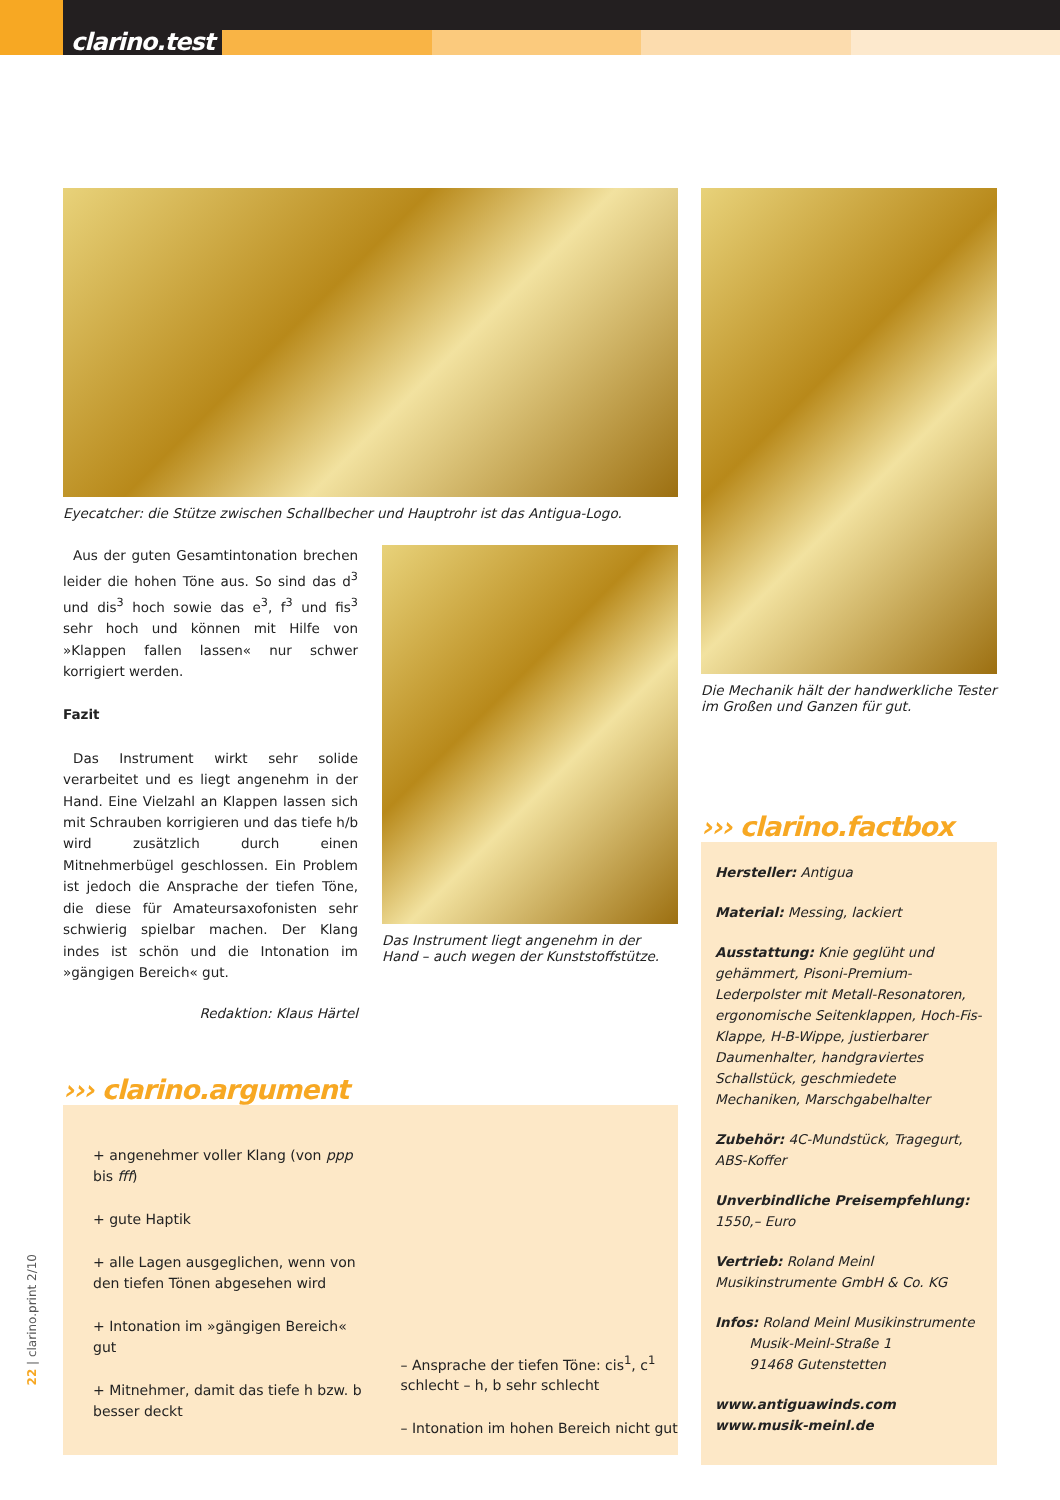clarino.test
Eyecatcher: die Stütze zwischen Schallbecher und Hauptrohr ist das Antigua-Logo.
Aus der guten Gesamtintonation brechen leider die hohen Töne aus. So sind das d<sup>3</sup> und dis<sup>3</sup> hoch sowie das e<sup>3</sup>, f<sup>3</sup> und fis<sup>3</sup> sehr hoch und können mit Hilfe von »Klappen fallen lassen« nur schwer korrigiert werden.
Fazit
Das Instrument wirkt sehr solide verarbeitet und es liegt angenehm in der Hand. Eine Vielzahl an Klappen lassen sich mit Schrauben korrigieren und das tiefe h/b wird zusätzlich durch einen Mitnehmerbügel geschlossen. Ein Problem ist jedoch die Ansprache der tiefen Töne, die diese für Amateursaxofonisten sehr schwierig spielbar machen. Der Klang indes ist schön und die Intonation im »gängigen Bereich« gut.
Redaktion: Klaus Härtel
Das Instrument liegt angenehm in der Hand – auch wegen der Kunststoffstütze.
››› clarino.argument
+ angenehmer voller Klang (von ppp bis fff)
+ gute Haptik
+ alle Lagen ausgeglichen, wenn von den tiefen Tönen abgesehen wird
+ Intonation im »gängigen Bereich« gut
+ Mitnehmer, damit das tiefe h bzw. b besser deckt
– Ansprache der tiefen Töne: cis<sup>1</sup>, c<sup>1</sup> schlecht – h, b sehr schlecht
– Intonation im hohen Bereich nicht gut
Die Mechanik hält der handwerkliche Tester im Großen und Ganzen für gut.
››› clarino.factbox
Hersteller: Antigua
Material: Messing, lackiert
Ausstattung: Knie geglüht und gehämmert, Pisoni-Premium-Lederpolster mit Metall-Resonatoren, ergonomische Seitenklappen, Hoch-Fis-Klappe, H-B-Wippe, justierbarer Daumenhalter, handgraviertes Schallstück, geschmiedete Mechaniken, Marschgabelhalter
Zubehör: 4C-Mundstück, Tragegurt, ABS-Koffer
Unverbindliche Preisempfehlung:
1550,– Euro
Vertrieb: Roland Meinl
Musikinstrumente GmbH & Co. KG
Infos: Roland Meinl Musikinstrumente
Musik-Meinl-Straße 1
91468 Gutenstetten
www.antiguawinds.com
www.musik-meinl.de
22 | clarino.print 2/10